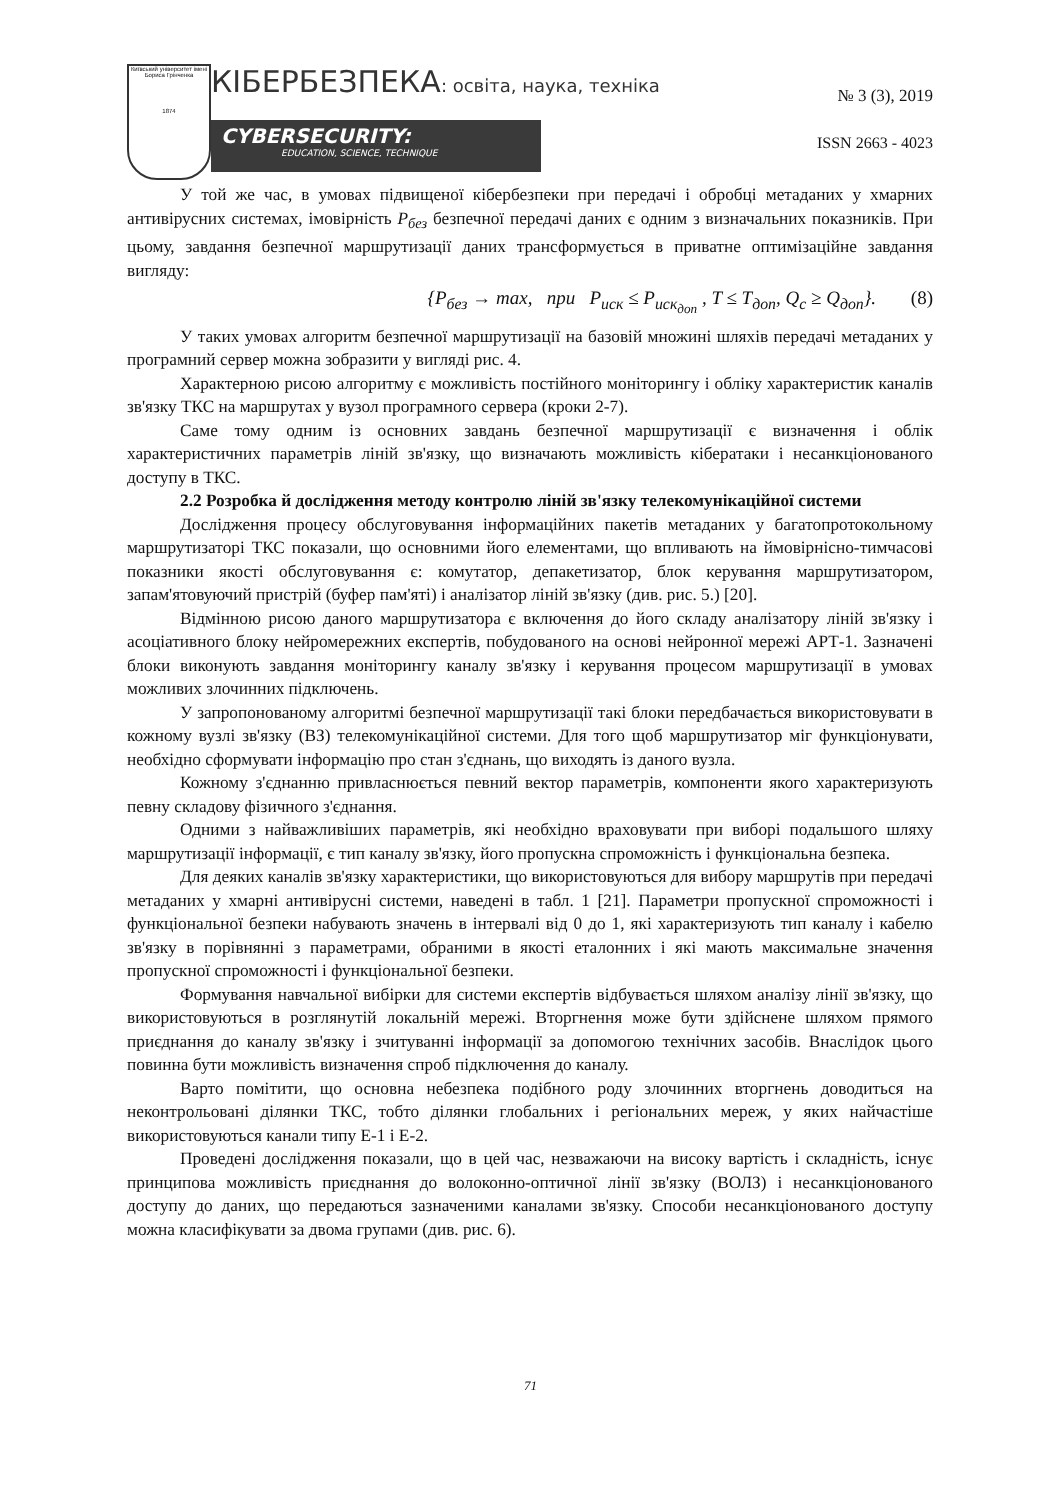Київський університет імені Бориса Грінченка
1874
КІБЕРБЕЗПЕКА: освіта, наука, техніка
№ 3 (3), 2019
CYBERSECURITY:
EDUCATION, SCIENCE, TECHNIQUE
ISSN 2663 - 4023
У той же час, в умовах підвищеної кібербезпеки при передачі і обробці метаданих у хмарних антивірусних системах, імовірність P<sub>без</sub> безпечної передачі даних є одним з визначальних показників. При цьому, завдання безпечної маршрутизації даних трансформується в приватне оптимізаційне завдання вигляду:
{P<sub>без</sub> → max, при P<sub>иск</sub> ≤ P<sub>иск<sub>доп</sub></sub> , T ≤ T<sub>доп</sub>, Q<sub>c</sub> ≥ Q<sub>доп</sub>}. (8)
У таких умовах алгоритм безпечної маршрутизації на базовій множині шляхів передачі метаданих у програмний сервер можна зобразити у вигляді рис. 4.
Характерною рисою алгоритму є можливість постійного моніторингу і обліку характеристик каналів зв'язку ТКС на маршрутах у вузол програмного сервера (кроки 2-7).
Саме тому одним із основних завдань безпечної маршрутизації є визначення і облік характеристичних параметрів ліній зв'язку, що визначають можливість кібератаки і несанкціонованого доступу в ТКС.
2.2 Розробка й дослідження методу контролю ліній зв'язку телекомунікаційної системи
Дослідження процесу обслуговування інформаційних пакетів метаданих у багатопротокольному маршрутизаторі ТКС показали, що основними його елементами, що впливають на ймовірнісно-тимчасові показники якості обслуговування є: комутатор, депакетизатор, блок керування маршрутизатором, запам'ятовуючий пристрій (буфер пам'яті) і аналізатор ліній зв'язку (див. рис. 5.) [20].
Відмінною рисою даного маршрутизатора є включення до його складу аналізатору ліній зв'язку і асоціативного блоку нейромережних експертів, побудованого на основі нейронної мережі АРТ-1. Зазначені блоки виконують завдання моніторингу каналу зв'язку і керування процесом маршрутизації в умовах можливих злочинних підключень.
У запропонованому алгоритмі безпечної маршрутизації такі блоки передбачається використовувати в кожному вузлі зв'язку (ВЗ) телекомунікаційної системи. Для того щоб маршрутизатор міг функціонувати, необхідно сформувати інформацію про стан з'єднань, що виходять із даного вузла.
Кожному з'єднанню привласнюється певний вектор параметрів, компоненти якого характеризують певну складову фізичного з'єднання.
Одними з найважливіших параметрів, які необхідно враховувати при виборі подальшого шляху маршрутизації інформації, є тип каналу зв'язку, його пропускна спроможність і функціональна безпека.
Для деяких каналів зв'язку характеристики, що використовуються для вибору маршрутів при передачі метаданих у хмарні антивірусні системи, наведені в табл. 1 [21]. Параметри пропускної спроможності і функціональної безпеки набувають значень в інтервалі від 0 до 1, які характеризують тип каналу і кабелю зв'язку в порівнянні з параметрами, обраними в якості еталонних і які мають максимальне значення пропускної спроможності і функціональної безпеки.
Формування навчальної вибірки для системи експертів відбувається шляхом аналізу лінії зв'язку, що використовуються в розглянутій локальній мережі. Вторгнення може бути здійснене шляхом прямого приєднання до каналу зв'язку і зчитуванні інформації за допомогою технічних засобів. Внаслідок цього повинна бути можливість визначення спроб підключення до каналу.
Варто помітити, що основна небезпека подібного роду злочинних вторгнень доводиться на неконтрольовані ділянки ТКС, тобто ділянки глобальних і регіональних мереж, у яких найчастіше використовуються канали типу Е-1 і Е-2.
Проведені дослідження показали, що в цей час, незважаючи на високу вартість і складність, існує принципова можливість приєднання до волоконно-оптичної лінії зв'язку (ВОЛЗ) і несанкціонованого доступу до даних, що передаються зазначеними каналами зв'язку. Способи несанкціонованого доступу можна класифікувати за двома групами (див. рис. 6).
71